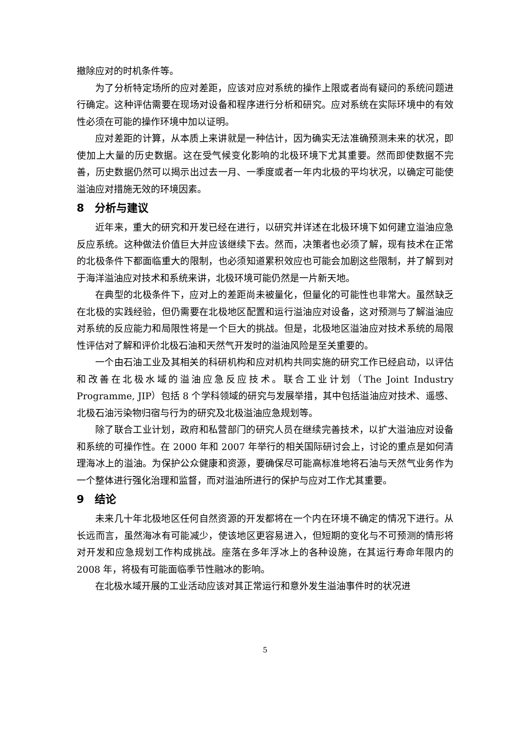撤除应对的时机条件等。
为了分析特定场所的应对差距，应该对应对系统的操作上限或者尚有疑问的系统问题进行确定。这种评估需要在现场对设备和程序进行分析和研究。应对系统在实际环境中的有效性必须在可能的操作环境中加以证明。
应对差距的计算，从本质上来讲就是一种估计，因为确实无法准确预测未来的状况，即使加上大量的历史数据。这在受气候变化影响的北极环境下尤其重要。然而即使数据不完善，历史数据仍然可以揭示出过去一月、一季度或者一年内北极的平均状况，以确定可能使溢油应对措施无效的环境因素。
8　分析与建议
近年来，重大的研究和开发已经在进行，以研究并详述在北极环境下如何建立溢油应急反应系统。这种做法价值巨大并应该继续下去。然而，决策者也必须了解，现有技术在正常的北极条件下都面临重大的限制，也必须知道累积效应也可能会加剧这些限制，并了解到对于海洋溢油应对技术和系统来讲，北极环境可能仍然是一片新天地。
在典型的北极条件下，应对上的差距尚未被量化，但量化的可能性也非常大。虽然缺乏在北极的实践经验，但仍需要在北极地区配置和运行溢油应对设备，这对预测与了解溢油应对系统的反应能力和局限性将是一个巨大的挑战。但是，北极地区溢油应对技术系统的局限性评估对了解和评价北极石油和天然气开发时的溢油风险是至关重要的。
一个由石油工业及其相关的科研机构和应对机构共同实施的研究工作已经启动，以评估和改善在北极水域的溢油应急反应技术。联合工业计划（The Joint Industry Programme, JIP）包括 8 个学科领域的研究与发展举措，其中包括溢油应对技术、遥感、北极石油污染物归宿与行为的研究及北极溢油应急规划等。
除了联合工业计划，政府和私营部门的研究人员在继续完善技术，以扩大溢油应对设备和系统的可操作性。在 2000 年和 2007 年举行的相关国际研讨会上，讨论的重点是如何清理海冰上的溢油。为保护公众健康和资源，要确保尽可能高标准地将石油与天然气业务作为一个整体进行强化治理和监督，而对溢油所进行的保护与应对工作尤其重要。
9　结论
未来几十年北极地区任何自然资源的开发都将在一个内在环境不确定的情况下进行。从长远而言，虽然海冰有可能减少，使该地区更容易进入，但短期的变化与不可预测的情形将对开发和应急规划工作构成挑战。座落在多年浮冰上的各种设施，在其运行寿命年限内的 2008 年，将极有可能面临季节性融冰的影响。
在北极水域开展的工业活动应该对其正常运行和意外发生溢油事件时的状况进
5